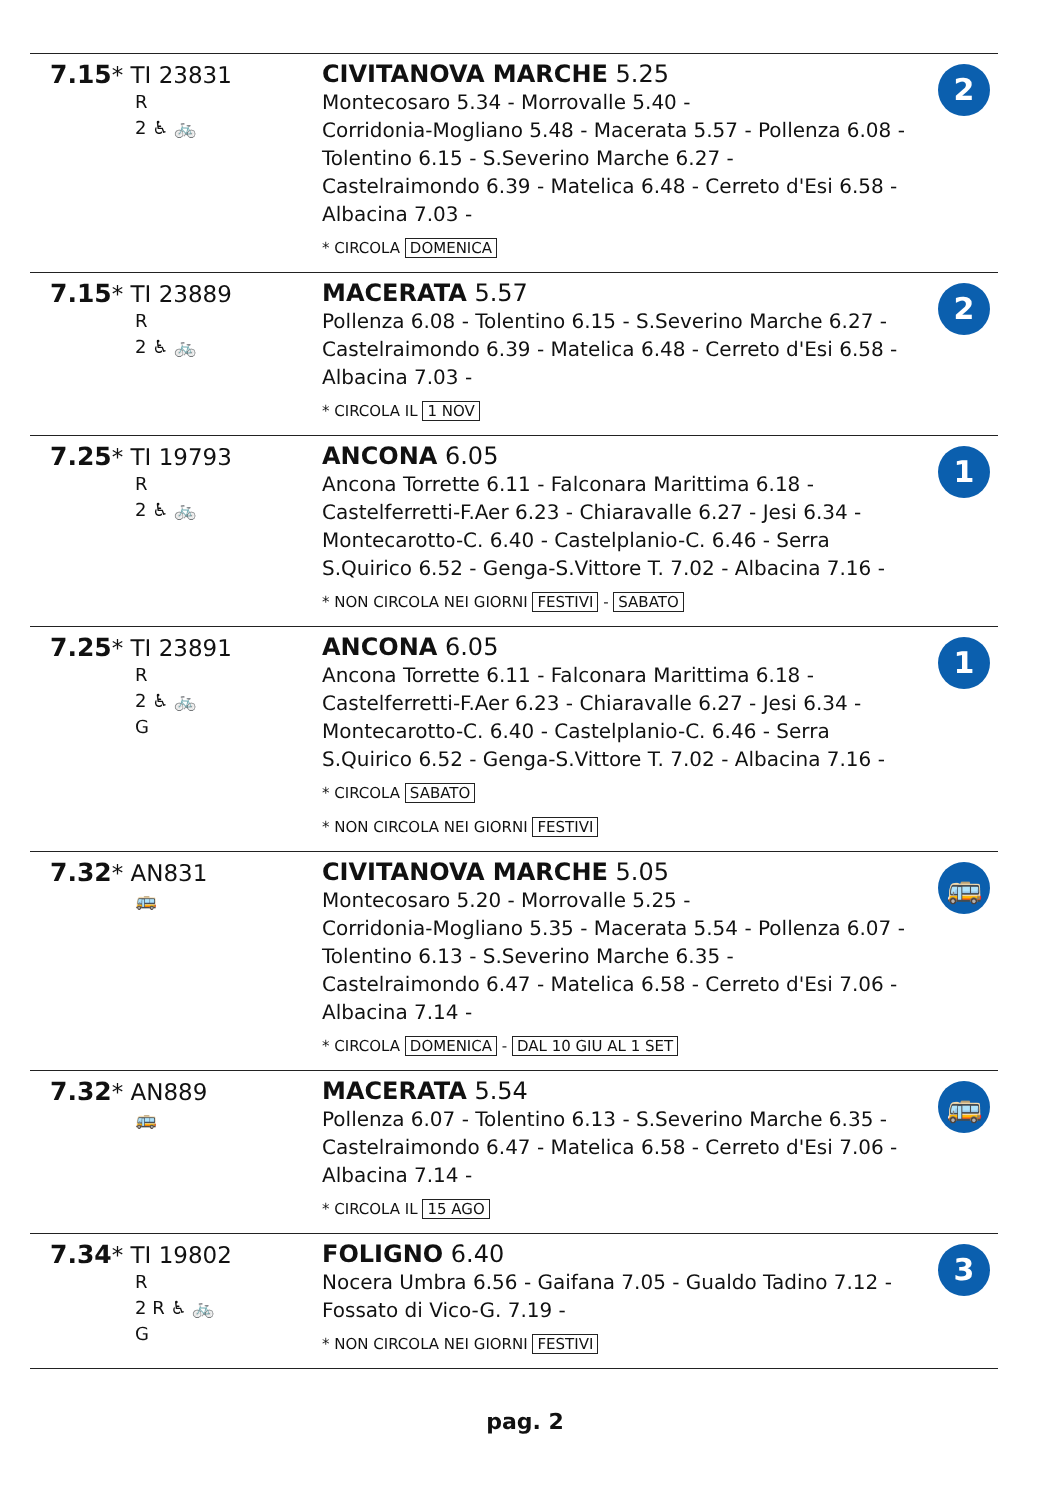| 7.15 * TI 23831 R 2 ♿ 🚲 | CIVITANOVA MARCHE 5.25 Montecosaro 5.34 - Morrovalle 5.40 - Corridonia-Mogliano 5.48 - Macerata 5.57 - Pollenza 6.08 - Tolentino 6.15 - S.Severino Marche 6.27 - Castelraimondo 6.39 - Matelica 6.48 - Cerreto d'Esi 6.58 - Albacina 7.03 - * CIRCOLA DOMENICA | 2 |
| 7.15 * TI 23889 R 2 ♿ 🚲 | MACERATA 5.57 Pollenza 6.08 - Tolentino 6.15 - S.Severino Marche 6.27 - Castelraimondo 6.39 - Matelica 6.48 - Cerreto d'Esi 6.58 - Albacina 7.03 - * CIRCOLA IL 1 NOV | 2 |
| 7.25 * TI 19793 R 2 ♿ 🚲 | ANCONA 6.05 Ancona Torrette 6.11 - Falconara Marittima 6.18 - Castelferretti-F.Aer 6.23 - Chiaravalle 6.27 - Jesi 6.34 - Montecarotto-C. 6.40 - Castelplanio-C. 6.46 - Serra S.Quirico 6.52 - Genga-S.Vittore T. 7.02 - Albacina 7.16 - * NON CIRCOLA NEI GIORNI FESTIVI - SABATO | 1 |
| 7.25 * TI 23891 R 2 ♿ 🚲 G | ANCONA 6.05 Ancona Torrette 6.11 - Falconara Marittima 6.18 - Castelferretti-F.Aer 6.23 - Chiaravalle 6.27 - Jesi 6.34 - Montecarotto-C. 6.40 - Castelplanio-C. 6.46 - Serra S.Quirico 6.52 - Genga-S.Vittore T. 7.02 - Albacina 7.16 - * CIRCOLA SABATO * NON CIRCOLA NEI GIORNI FESTIVI | 1 |
| 7.32 * AN831 🚌 | CIVITANOVA MARCHE 5.05 Montecosaro 5.20 - Morrovalle 5.25 - Corridonia-Mogliano 5.35 - Macerata 5.54 - Pollenza 6.07 - Tolentino 6.13 - S.Severino Marche 6.35 - Castelraimondo 6.47 - Matelica 6.58 - Cerreto d'Esi 7.06 - Albacina 7.14 - * CIRCOLA DOMENICA - DAL 10 GIU AL 1 SET | 🚌 |
| 7.32 * AN889 🚌 | MACERATA 5.54 Pollenza 6.07 - Tolentino 6.13 - S.Severino Marche 6.35 - Castelraimondo 6.47 - Matelica 6.58 - Cerreto d'Esi 7.06 - Albacina 7.14 - * CIRCOLA IL 15 AGO | 🚌 |
| 7.34 * TI 19802 R 2 R ♿ 🚲 G | FOLIGNO 6.40 Nocera Umbra 6.56 - Gaifana 7.05 - Gualdo Tadino 7.12 - Fossato di Vico-G. 7.19 - * NON CIRCOLA NEI GIORNI FESTIVI | 3 |
pag. 2